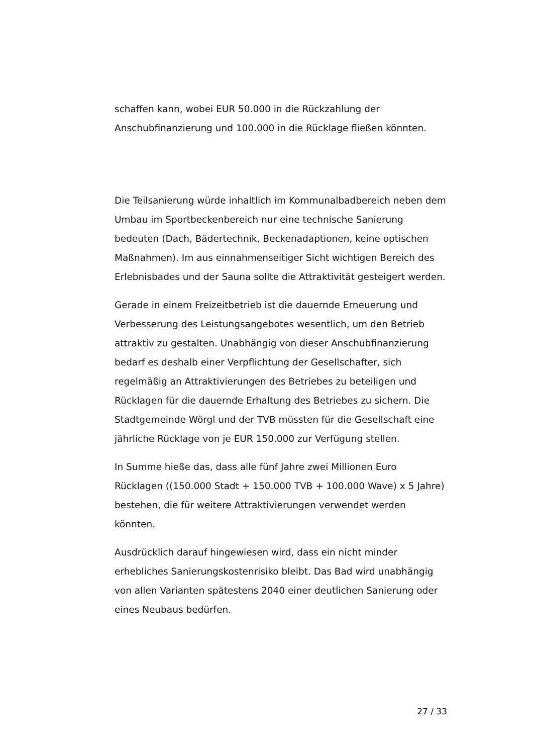schaffen kann, wobei EUR 50.000 in die Rückzahlung der Anschubfinanzierung und 100.000 in die Rücklage fließen könnten.
Die Teilsanierung würde inhaltlich im Kommunalbadbereich neben dem Umbau im Sportbeckenbereich nur eine technische Sanierung bedeuten (Dach, Bädertechnik, Beckenadaptionen, keine optischen Maßnahmen). Im aus einnahmenseitiger Sicht wichtigen Bereich des Erlebnisbades und der Sauna sollte die Attraktivität gesteigert werden.
Gerade in einem Freizeitbetrieb ist die dauernde Erneuerung und Verbesserung des Leistungsangebotes wesentlich, um den Betrieb attraktiv zu gestalten. Unabhängig von dieser Anschubfinanzierung bedarf es deshalb einer Verpflichtung der Gesellschafter, sich regelmäßig an Attraktivierungen des Betriebes zu beteiligen und Rücklagen für die dauernde Erhaltung des Betriebes zu sichern. Die Stadtgemeinde Wörgl und der TVB müssten für die Gesellschaft eine jährliche Rücklage von je EUR 150.000 zur Verfügung stellen.
In Summe hieße das, dass alle fünf Jahre zwei Millionen Euro Rücklagen ((150.000 Stadt + 150.000 TVB + 100.000 Wave) x 5 Jahre) bestehen, die für weitere Attraktivierungen verwendet werden könnten.
Ausdrücklich darauf hingewiesen wird, dass ein nicht minder erhebliches Sanierungskostenrisiko bleibt. Das Bad wird unabhängig von allen Varianten spätestens 2040 einer deutlichen Sanierung oder eines Neubaus bedürfen.
27 / 33